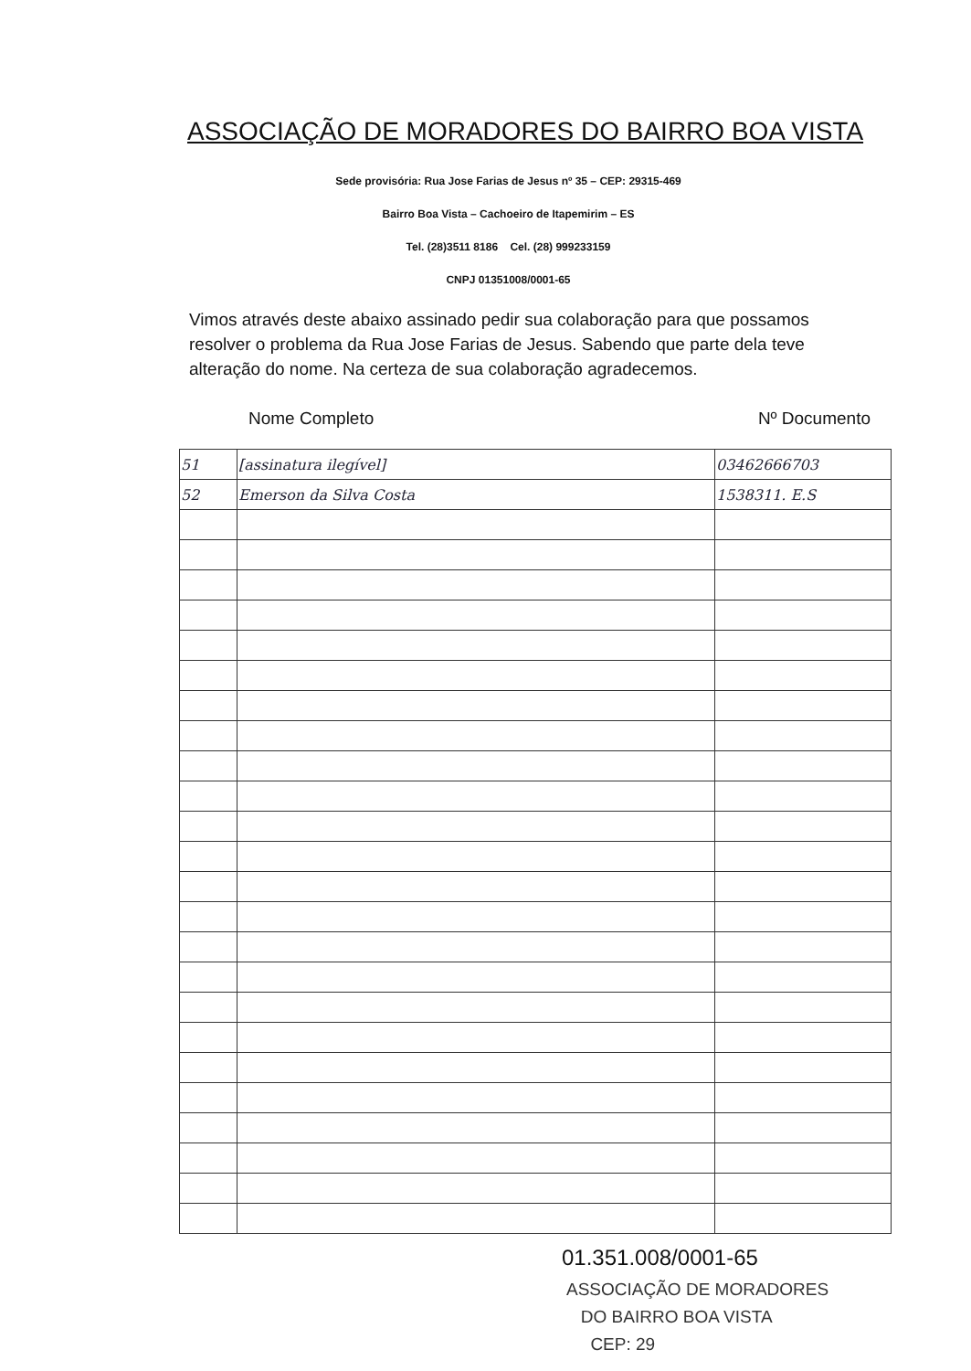ASSOCIAÇÃO DE MORADORES DO BAIRRO BOA VISTA
Sede provisória: Rua Jose Farias de Jesus nº 35 – CEP: 29315-469
Bairro Boa Vista – Cachoeiro de Itapemirim – ES
Tel. (28)3511 8186 Cel. (28) 999233159
CNPJ 01351008/0001-65
Vimos através deste abaixo assinado pedir sua colaboração para que possamos resolver o problema da Rua Jose Farias de Jesus. Sabendo que parte dela teve alteração do nome. Na certeza de sua colaboração agradecemos.
Nome Completo Nº Documento
| 51 | [assinatura ilegível] | 03462666703 |
| 52 | Emerson da Silva Costa | 1538311. E.S |
01.351.008/0001-65
ASSOCIAÇÃO DE MORADORES
DO BAIRRO BOA VISTA
CEP: 29